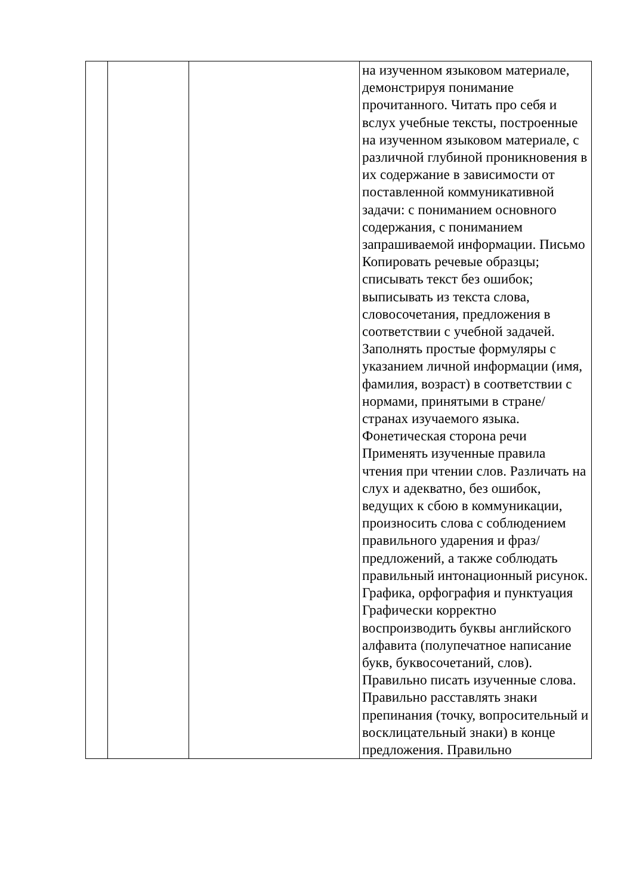| | | | на изученном языковом материале, демонстрируя понимание прочитанного. Читать про себя и вслух учебные тексты, построенные на изученном языковом материале, с различной глубиной проникновения в их содержание в зависимости от поставленной коммуникативной задачи: с пониманием основного содержания, с пониманием запрашиваемой информации. Письмо Копировать речевые образцы; списывать текст без ошибок; выписывать из текста слова, словосочетания, предложения в соответствии с учебной задачей. Заполнять простые формуляры с указанием личной информации (имя, фамилия, возраст) в соответствии с нормами, принятыми в стране/странах изучаемого языка. Фонетическая сторона речи Применять изученные правила чтения при чтении слов. Различать на слух и адекватно, без ошибок, ведущих к сбою в коммуникации, произносить слова с соблюдением правильного ударения и фраз/предложений, а также соблюдать правильный интонационный рисунок. Графика, орфография и пунктуация Графически корректно воспроизводить буквы английского алфавита (полупечатное написание букв, буквосочетаний, слов). Правильно писать изученные слова. Правильно расставлять знаки препинания (точку, вопросительный и восклицательный знаки) в конце предложения. Правильно |